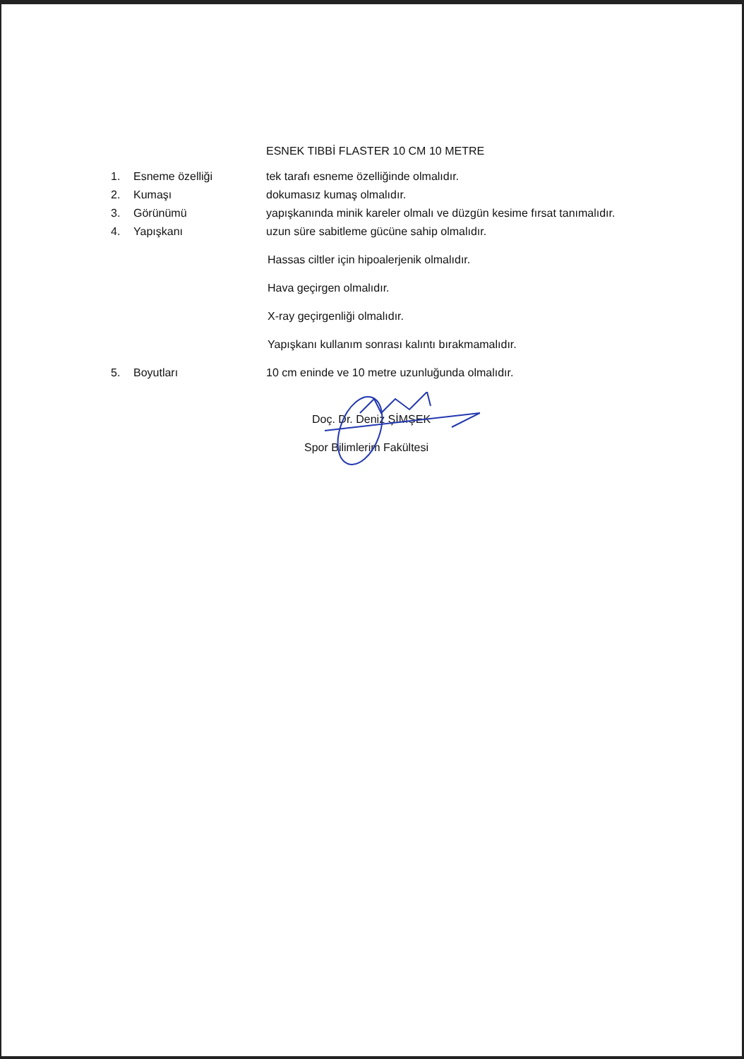ESNEK TIBBİ FLASTER 10 CM 10 METRE
1. Esneme özelliği tek tarafı esneme özelliğinde olmalıdır.
2. Kumaşı dokumasız kumaş olmalıdır.
3. Görünümü yapışkanında minik kareler olmalı ve düzgün kesime fırsat tanımalıdır.
4. Yapışkanı uzun süre sabitleme gücüne sahip olmalıdır.
Hassas ciltler için hipoalerjenik olmalıdır.
Hava geçirgen olmalıdır.
X-ray geçirgenliği olmalıdır.
Yapışkanı kullanım sonrası kalıntı bırakmamalıdır.
5. Boyutları 10 cm eninde ve 10 metre uzunluğunda olmalıdır.
Doç. Dr. Deniz ŞİMŞEK
Spor Bilimlerim Fakültesi